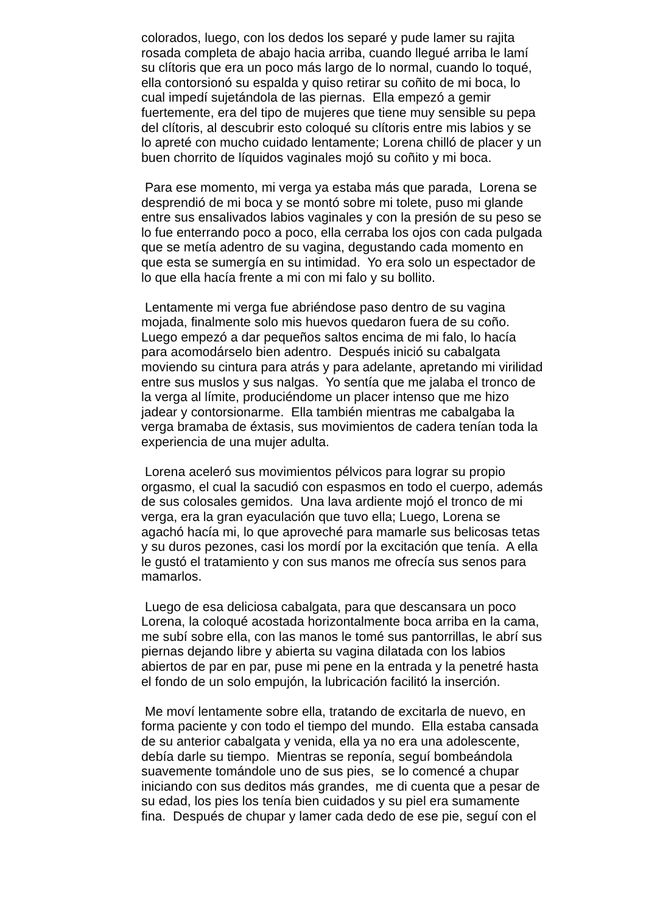colorados, luego, con los dedos los separé y pude lamer su rajita
rosada completa de abajo hacia arriba, cuando llegué arriba le lamí
su clítoris que era un poco más largo de lo normal, cuando lo toqué,
ella contorsionó su espalda y quiso retirar su coñito de mi boca, lo
cual impedí sujetándola de las piernas. Ella empezó a gemir
fuertemente, era del tipo de mujeres que tiene muy sensible su pepa
del clítoris, al descubrir esto coloqué su clítoris entre mis labios y se
lo apreté con mucho cuidado lentamente; Lorena chilló de placer y un
buen chorrito de líquidos vaginales mojó su coñito y mi boca.
Para ese momento, mi verga ya estaba más que parada, Lorena se
desprendió de mi boca y se montó sobre mi tolete, puso mi glande
entre sus ensalivados labios vaginales y con la presión de su peso se
lo fue enterrando poco a poco, ella cerraba los ojos con cada pulgada
que se metía adentro de su vagina, degustando cada momento en
que esta se sumergía en su intimidad. Yo era solo un espectador de
lo que ella hacía frente a mi con mi falo y su bollito.
Lentamente mi verga fue abriéndose paso dentro de su vagina
mojada, finalmente solo mis huevos quedaron fuera de su coño.
Luego empezó a dar pequeños saltos encima de mi falo, lo hacía
para acomodárselo bien adentro. Después inició su cabalgata
moviendo su cintura para atrás y para adelante, apretando mi virilidad
entre sus muslos y sus nalgas. Yo sentía que me jalaba el tronco de
la verga al límite, produciéndome un placer intenso que me hizo
jadear y contorsionarme. Ella también mientras me cabalgaba la
verga bramaba de éxtasis, sus movimientos de cadera tenían toda la
experiencia de una mujer adulta.
Lorena aceleró sus movimientos pélvicos para lograr su propio
orgasmo, el cual la sacudió con espasmos en todo el cuerpo, además
de sus colosales gemidos. Una lava ardiente mojó el tronco de mi
verga, era la gran eyaculación que tuvo ella; Luego, Lorena se
agachó hacía mi, lo que aproveché para mamarle sus belicosas tetas
y su duros pezones, casi los mordí por la excitación que tenía. A ella
le gustó el tratamiento y con sus manos me ofrecía sus senos para
mamarlos.
Luego de esa deliciosa cabalgata, para que descansara un poco
Lorena, la coloqué acostada horizontalmente boca arriba en la cama,
me subí sobre ella, con las manos le tomé sus pantorrillas, le abrí sus
piernas dejando libre y abierta su vagina dilatada con los labios
abiertos de par en par, puse mi pene en la entrada y la penetré hasta
el fondo de un solo empujón, la lubricación facilitó la inserción.
Me moví lentamente sobre ella, tratando de excitarla de nuevo, en
forma paciente y con todo el tiempo del mundo. Ella estaba cansada
de su anterior cabalgata y venida, ella ya no era una adolescente,
debía darle su tiempo. Mientras se reponía, seguí bombeándola
suavemente tomándole uno de sus pies, se lo comencé a chupar
iniciando con sus deditos más grandes, me di cuenta que a pesar de
su edad, los pies los tenía bien cuidados y su piel era sumamente
fina. Después de chupar y lamer cada dedo de ese pie, seguí con el